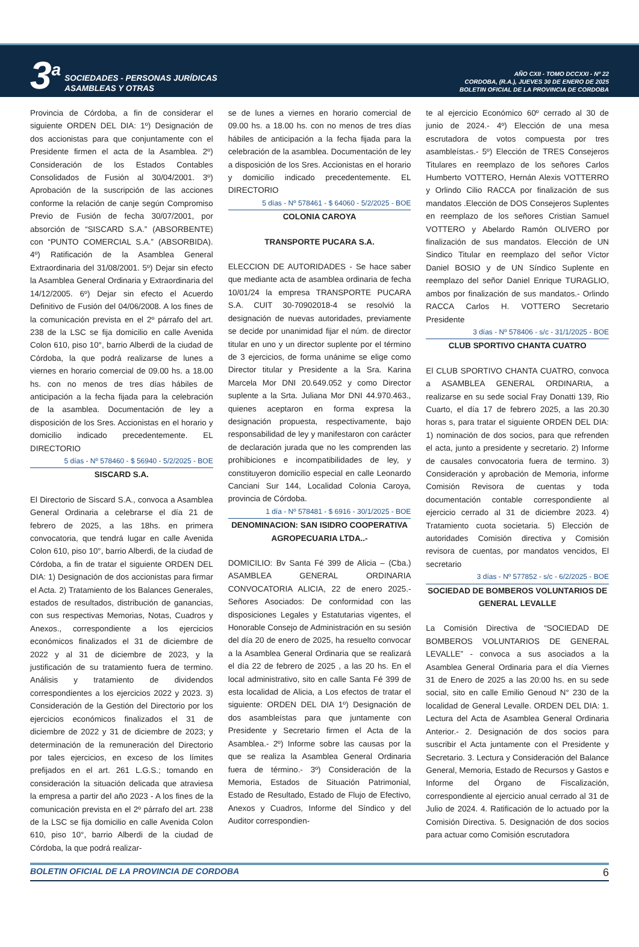3<sup>a</sup>
SOCIEDADES - PERSONAS JURÍDICAS
ASAMBLEAS Y OTRAS
AÑO CXII - TOMO DCCXXI - Nº 22
CORDOBA, (R.A.), JUEVES 30 DE ENERO DE 2025
BOLETIN OFICIAL DE LA PROVINCIA DE CORDOBA
Provincia de Córdoba, a fin de considerar el siguiente ORDEN DEL DIA: 1º) Designación de dos accionistas para que conjuntamente con el Presidente firmen el acta de la Asamblea. 2º) Consideración de los Estados Contables Consolidados de Fusión al 30/04/2001. 3º) Aprobación de la suscripción de las acciones conforme la relación de canje según Compromiso Previo de Fusión de fecha 30/07/2001, por absorción de “SISCARD S.A.” (ABSORBENTE) con “PUNTO COMERCIAL S.A.” (ABSORBIDA). 4º) Ratificación de la Asamblea General Extraordinaria del 31/08/2001. 5º) Dejar sin efecto la Asamblea General Ordinaria y Extraordinaria del 14/12/2005. 6º) Dejar sin efecto el Acuerdo Definitivo de Fusión del 04/06/2008. A los fines de la comunicación prevista en el 2º párrafo del art. 238 de la LSC se fija domicilio en calle Avenida Colon 610, piso 10°, barrio Alberdi de la ciudad de Córdoba, la que podrá realizarse de lunes a viernes en horario comercial de 09.00 hs. a 18.00 hs. con no menos de tres días hábiles de anticipación a la fecha fijada para la celebración de la asamblea. Documentación de ley a disposición de los Sres. Accionistas en el horario y domicilio indicado precedentemente. EL DIRECTORIO
5 días - Nº 578460 - $ 56940 - 5/2/2025 - BOE
SISCARD S.A.
El Directorio de Siscard S.A., convoca a Asamblea General Ordinaria a celebrarse el día 21 de febrero de 2025, a las 18hs. en primera convocatoria, que tendrá lugar en calle Avenida Colon 610, piso 10°, barrio Alberdi, de la ciudad de Córdoba, a fin de tratar el siguiente ORDEN DEL DIA: 1) Designación de dos accionistas para firmar el Acta. 2) Tratamiento de los Balances Generales, estados de resultados, distribución de ganancias, con sus respectivas Memorias, Notas, Cuadros y Anexos., correspondiente a los ejercicios económicos finalizados el 31 de diciembre de 2022 y al 31 de diciembre de 2023, y la justificación de su tratamiento fuera de termino. Análisis y tratamiento de dividendos correspondientes a los ejercicios 2022 y 2023. 3) Consideración de la Gestión del Directorio por los ejercicios económicos finalizados el 31 de diciembre de 2022 y 31 de diciembre de 2023; y determinación de la remuneración del Directorio por tales ejercicios, en exceso de los límites prefijados en el art. 261 L.G.S.; tomando en consideración la situación delicada que atraviesa la empresa a partir del año 2023 - A los fines de la comunicación prevista en el 2º párrafo del art. 238 de la LSC se fija domicilio en calle Avenida Colon 610, piso 10°, barrio Alberdi de la ciudad de Córdoba, la que podrá realizar-
se de lunes a viernes en horario comercial de 09.00 hs. a 18.00 hs. con no menos de tres días hábiles de anticipación a la fecha fijada para la celebración de la asamblea. Documentación de ley a disposición de los Sres. Accionistas en el horario y domicilio indicado precedentemente. EL DIRECTORIO
5 días - Nº 578461 - $ 64060 - 5/2/2025 - BOE
COLONIA CAROYA
TRANSPORTE PUCARA S.A.
ELECCION DE AUTORIDADES - Se hace saber que mediante acta de asamblea ordinaria de fecha 10/01/24 la empresa TRANSPORTE PUCARA S.A. CUIT 30-70902018-4 se resolvió la designación de nuevas autoridades, previamente se decide por unanimidad fijar el núm. de director titular en uno y un director suplente por el término de 3 ejercicios, de forma unánime se elige como Director titular y Presidente a la Sra. Karina Marcela Mor DNI 20.649.052 y como Director suplente a la Srta. Juliana Mor DNI 44.970.463., quienes aceptaron en forma expresa la designación propuesta, respectivamente, bajo responsabilidad de ley y manifestaron con carácter de declaración jurada que no les comprenden las prohibiciones e incompatibilidades de ley, y constituyeron domicilio especial en calle Leonardo Canciani Sur 144, Localidad Colonia Caroya, provincia de Córdoba.
1 día - Nº 578481 - $ 6916 - 30/1/2025 - BOE
DENOMINACION: SAN ISIDRO COOPERATIVA AGROPECUARIA LTDA..-
DOMICILIO: Bv Santa Fé 399 de Alicia – (Cba.) ASAMBLEA GENERAL ORDINARIA CONVOCATORIA ALICIA, 22 de enero 2025.- Señores Asociados: De conformidad con las disposiciones Legales y Estatutarias vigentes, el Honorable Consejo de Administración en su sesión del día 20 de enero de 2025, ha resuelto convocar a la Asamblea General Ordinaria que se realizará el día 22 de febrero de 2025 , a las 20 hs. En el local administrativo, sito en calle Santa Fé 399 de esta localidad de Alicia, a Los efectos de tratar el siguiente: ORDEN DEL DIA 1º) Designación de dos asambleístas para que juntamente con Presidente y Secretario firmen el Acta de la Asamblea.- 2º) Informe sobre las causas por la que se realiza la Asamblea General Ordinaria fuera de término.- 3º) Consideración de la Memoria, Estados de Situación Patrimonial, Estado de Resultado, Estado de Flujo de Efectivo, Anexos y Cuadros, Informe del Síndico y del Auditor correspondien-
te al ejercicio Económico 60º cerrado al 30 de junio de 2024.- 4º) Elección de una mesa escrutadora de votos compuesta por tres asambleístas.- 5º) Elección de TRES Consejeros Titulares en reemplazo de los señores Carlos Humberto VOTTERO, Hernán Alexis VOTTERRO y Orlindo Cilio RACCA por finalización de sus mandatos .Elección de DOS Consejeros Suplentes en reemplazo de los señores Cristian Samuel VOTTERO y Abelardo Ramón OLIVERO por finalización de sus mandatos. Elección de UN Sindico Titular en reemplazo del señor Víctor Daniel BOSIO y de UN Síndico Suplente en reemplazo del señor Daniel Enrique TURAGLIO, ambos por finalización de sus mandatos.- Orlindo RACCA Carlos H. VOTTERO Secretario Presidente
3 días - Nº 578406 - s/c - 31/1/2025 - BOE
CLUB SPORTIVO CHANTA CUATRO
El CLUB SPORTIVO CHANTA CUATRO, convoca a ASAMBLEA GENERAL ORDINARIA, a realizarse en su sede social Fray Donatti 139, Rio Cuarto, el día 17 de febrero 2025, a las 20.30 horas s, para tratar el siguiente ORDEN DEL DIA: 1) nominación de dos socios, para que refrenden el acta, junto a presidente y secretario. 2) Informe de causales convocatoria fuera de termino. 3) Consideración y aprobación de Memoria, informe Comisión Revisora de cuentas y toda documentación contable correspondiente al ejercicio cerrado al 31 de diciembre 2023. 4) Tratamiento cuota societaria. 5) Elección de autoridades Comisión directiva y Comisión revisora de cuentas, por mandatos vencidos, El secretario
3 días - Nº 577852 - s/c - 6/2/2025 - BOE
SOCIEDAD DE BOMBEROS VOLUNTARIOS DE GENERAL LEVALLE
La Comisión Directiva de “SOCIEDAD DE BOMBEROS VOLUNTARIOS DE GENERAL LEVALLE” - convoca a sus asociados a la Asamblea General Ordinaria para el día Viernes 31 de Enero de 2025 a las 20:00 hs. en su sede social, sito en calle Emilio Genoud N° 230 de la localidad de General Levalle. ORDEN DEL DIA: 1. Lectura del Acta de Asamblea General Ordinaria Anterior.- 2. Designación de dos socios para suscribir el Acta juntamente con el Presidente y Secretario. 3. Lectura y Consideración del Balance General, Memoria, Estado de Recursos y Gastos e Informe del Órgano de Fiscalización, correspondiente al ejercicio anual cerrado al 31 de Julio de 2024. 4. Ratificación de lo actuado por la Comisión Directiva. 5. Designación de dos socios para actuar como Comisión escrutadora
BOLETIN OFICIAL DE LA PROVINCIA DE CORDOBA 6